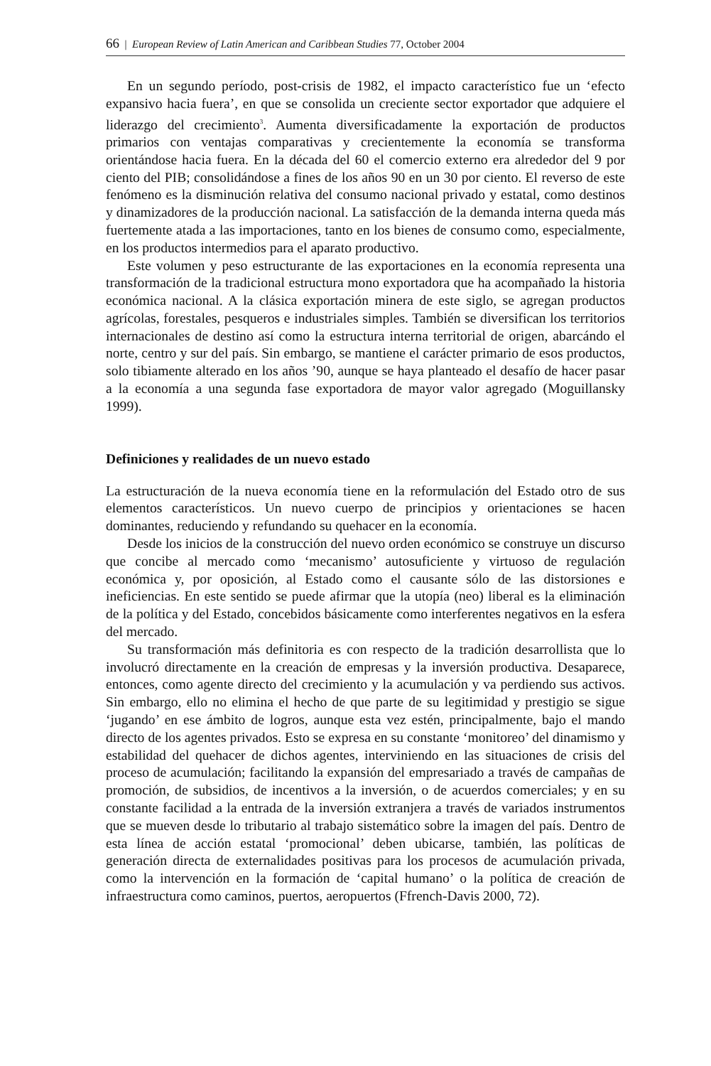66 | European Review of Latin American and Caribbean Studies 77, October 2004
En un segundo período, post-crisis de 1982, el impacto característico fue un ‘efecto expansivo hacia fuera’, en que se consolida un creciente sector exportador que adquiere el liderazgo del crecimiento<sup>3</sup>. Aumenta diversificadamente la exportación de productos primarios con ventajas comparativas y crecientemente la economía se transforma orientándose hacia fuera. En la década del 60 el comercio externo era alrededor del 9 por ciento del PIB; consolidándose a fines de los años 90 en un 30 por ciento. El reverso de este fenómeno es la disminución relativa del consumo nacional privado y estatal, como destinos y dinamizadores de la producción nacional. La satisfacción de la demanda interna queda más fuertemente atada a las importaciones, tanto en los bienes de consumo como, especialmente, en los productos intermedios para el aparato productivo.
Este volumen y peso estructurante de las exportaciones en la economía representa una transformación de la tradicional estructura mono exportadora que ha acompañado la historia económica nacional. A la clásica exportación minera de este siglo, se agregan productos agrícolas, forestales, pesqueros e industriales simples. También se diversifican los territorios internacionales de destino así como la estructura interna territorial de origen, abarcándo el norte, centro y sur del país. Sin embargo, se mantiene el carácter primario de esos productos, solo tibiamente alterado en los años ’90, aunque se haya planteado el desafío de hacer pasar a la economía a una segunda fase exportadora de mayor valor agregado (Moguillansky 1999).
Definiciones y realidades de un nuevo estado
La estructuración de la nueva economía tiene en la reformulación del Estado otro de sus elementos característicos. Un nuevo cuerpo de principios y orientaciones se hacen dominantes, reduciendo y refundando su quehacer en la economía.
Desde los inicios de la construcción del nuevo orden económico se construye un discurso que concibe al mercado como ‘mecanismo’ autosuficiente y virtuoso de regulación económica y, por oposición, al Estado como el causante sólo de las distorsiones e ineficiencias. En este sentido se puede afirmar que la utopía (neo) liberal es la eliminación de la política y del Estado, concebidos básicamente como interferentes negativos en la esfera del mercado.
Su transformación más definitoria es con respecto de la tradición desarrollista que lo involucró directamente en la creación de empresas y la inversión productiva. Desaparece, entonces, como agente directo del crecimiento y la acumulación y va perdiendo sus activos. Sin embargo, ello no elimina el hecho de que parte de su legitimidad y prestigio se sigue ‘jugando’ en ese ámbito de logros, aunque esta vez estén, principalmente, bajo el mando directo de los agentes privados. Esto se expresa en su constante ‘monitoreo’ del dinamismo y estabilidad del quehacer de dichos agentes, interviniendo en las situaciones de crisis del proceso de acumulación; facilitando la expansión del empresariado a través de campañas de promoción, de subsidios, de incentivos a la inversión, o de acuerdos comerciales; y en su constante facilidad a la entrada de la inversión extranjera a través de variados instrumentos que se mueven desde lo tributario al trabajo sistemático sobre la imagen del país. Dentro de esta línea de acción estatal ‘promocional’ deben ubicarse, también, las políticas de generación directa de externalidades positivas para los procesos de acumulación privada, como la intervención en la formación de ‘capital humano’ o la política de creación de infraestructura como caminos, puertos, aeropuertos (Ffrench-Davis 2000, 72).